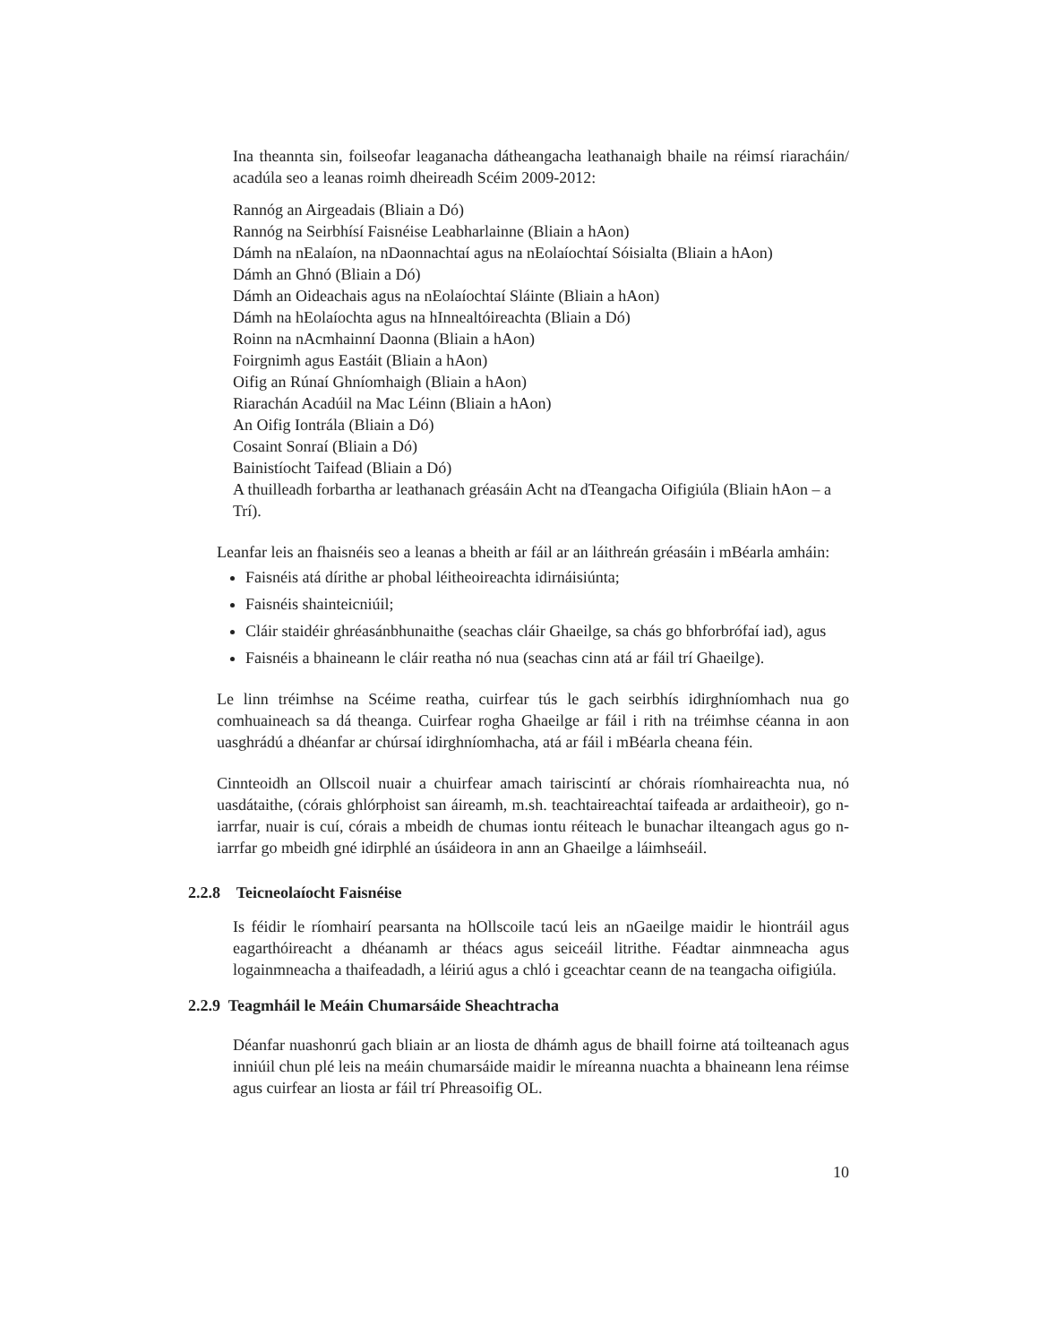Ina theannta sin, foilseofar leaganacha dátheangacha leathanaigh bhaile na réimsí riaracháin/ acadúla seo a leanas roimh dheireadh Scéim 2009-2012:
Rannóg an Airgeadais (Bliain a Dó)
Rannóg na Seirbhísí Faisnéise Leabharlainne (Bliain a hAon)
Dámh na nEalaíon, na nDaonnachtaí agus na nEolaíochtaí Sóisialta (Bliain a hAon)
Dámh an Ghnó (Bliain a Dó)
Dámh an Oideachais agus na nEolaíochtaí Sláinte (Bliain a hAon)
Dámh na hEolaíochta agus na hInnealtóireachta (Bliain a Dó)
Roinn na nAcmhainní Daonna (Bliain a hAon)
Foirgnimh agus Eastáit (Bliain a hAon)
Oifig an Rúnaí Ghníomhaigh (Bliain a hAon)
Riarachán Acadúil na Mac Léinn (Bliain a hAon)
An Oifig Iontrála (Bliain a Dó)
Cosaint Sonraí (Bliain a Dó)
Bainistíocht Taifead (Bliain a Dó)
A thuilleadh forbartha ar leathanach gréasáin Acht na dTeangacha Oifigiúla (Bliain hAon – a Trí).
Leanfar leis an fhaisnéis seo a leanas a bheith ar fáil ar an láithreán gréasáin i mBéarla amháin:
Faisnéis atá dírithe ar phobal léitheoireachta idirnáisiúnta;
Faisnéis shainteicniúil;
Cláir staidéir ghréasánbhunaithe (seachas cláir Ghaeilge, sa chás go bhforbrófaí iad), agus
Faisnéis a bhaineann le cláir reatha nó nua (seachas cinn atá ar fáil trí Ghaeilge).
Le linn tréimhse na Scéime reatha, cuirfear tús le gach seirbhís idirghníomhach nua go comhuaineach sa dá theanga. Cuirfear rogha Ghaeilge ar fáil i rith na tréimhse céanna in aon uasghrádú a dhéanfar ar chúrsaí idirghníomhacha, atá ar fáil i mBéarla cheana féin.
Cinnteoidh an Ollscoil nuair a chuirfear amach tairiscintí ar chórais ríomhaireachta nua, nó uasdátaithe, (córais ghlórphoist san áireamh, m.sh. teachtaireachtaí taifeada ar ardaitheoir), go n-iarrfar, nuair is cuí, córais a mbeidh de chumas iontu réiteach le bunachar ilteangach agus go n-iarrfar go mbeidh gné idirphlé an úsáideora in ann an Ghaeilge a láimhseáil.
2.2.8 Teicneolaíocht Faisnéise
Is féidir le ríomhairí pearsanta na hOllscoile tacú leis an nGaeilge maidir le hiontráil agus eagarthóireacht a dhéanamh ar théacs agus seiceáil litrithe. Féadtar ainmneacha agus logainmneacha a thaifeadadh, a léiriú agus a chló i gceachtar ceann de na teangacha oifigiúla.
2.2.9 Teagmháil le Meáin Chumarsáide Sheachtracha
Déanfar nuashonrú gach bliain ar an liosta de dhámh agus de bhaill foirne atá toilteanach agus inniúil chun plé leis na meáin chumarsáide maidir le míreanna nuachta a bhaineann lena réimse agus cuirfear an liosta ar fáil trí Phreasoifig OL.
10